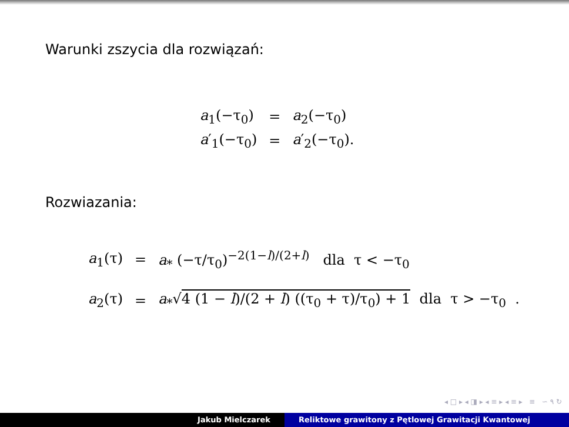Warunki zszycia dla rozwiązań:
| a<sub>1</sub>(−τ<sub>0</sub>) | = | a<sub>2</sub>(−τ<sub>0</sub>) |
| a ′<sub>1</sub>(−τ<sub>0</sub>) | = | a ′<sub>2</sub>(−τ<sub>0</sub>). |
Rozwiazania:
| a<sub>1</sub>(τ) | = | a<sub>*</sub> (−τ/τ<sub>0</sub>)<sup>−2(1−l)/(2+l)</sup> dla τ < −τ<sub>0</sub> |
| a<sub>2</sub>(τ) | = | a<sub>*</sub>√ 4 (1 − l )/(2 + l ) ((τ<sub>0</sub> + τ)/τ<sub>0</sub>) + 1 dla τ > −τ<sub>0</sub> . |
◂ □ ▸ ◂ ◨ ▸ ◂ ≡ ▸ ◂ ≡ ▸ ≡ ∽ ۹ ↻
Jakub Mielczarek Reliktowe grawitony z Pętlowej Grawitacji Kwantowej